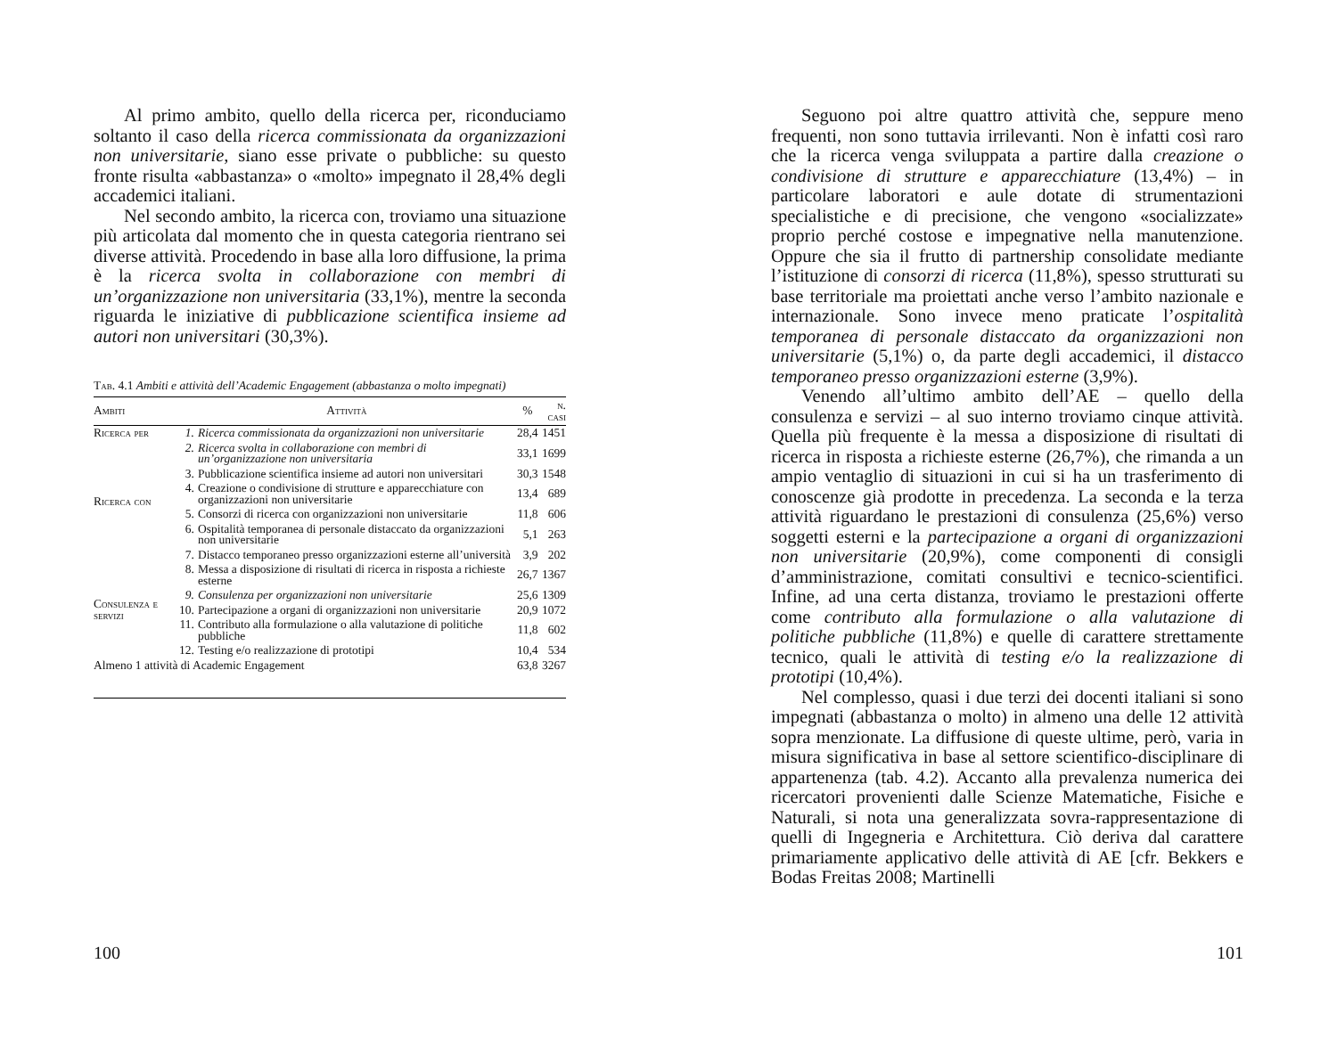Al primo ambito, quello della ricerca per, riconduciamo soltanto il caso della ricerca commissionata da organizzazioni non universitarie, siano esse private o pubbliche: su questo fronte risulta «abbastanza» o «molto» impegnato il 28,4% degli accademici italiani.
Nel secondo ambito, la ricerca con, troviamo una situazione più articolata dal momento che in questa categoria rientrano sei diverse attività. Procedendo in base alla loro diffusione, la prima è la ricerca svolta in collaborazione con membri di un’organizzazione non universitaria (33,1%), mentre la seconda riguarda le iniziative di pubblicazione scientifica insieme ad autori non universitari (30,3%).
Tab. 4.1 Ambiti e attività dell’Academic Engagement (abbastanza o molto impegnati)
| Ambiti | Attività | | % | n. casi |
| --- | --- | --- | --- | --- |
| Ricerca per | 1. | Ricerca commissionata da organizzazioni non universitarie | 28,4 | 1451 |
| Ricerca con | 2. | Ricerca svolta in collaborazione con membri di un’organizzazione non universitaria | 33,1 | 1699 |
| | 3. | Pubblicazione scientifica insieme ad autori non universitari | 30,3 | 1548 |
| | 4. | Creazione o condivisione di strutture e apparecchiature con organizzazioni non universitarie | 13,4 | 689 |
| | 5. | Consorzi di ricerca con organizzazioni non universitarie | 11,8 | 606 |
| | 6. | Ospitalità temporanea di personale distaccato da organizzazioni non universitarie | 5,1 | 263 |
| | 7. | Distacco temporaneo presso organizzazioni esterne all’università | 3,9 | 202 |
| Consulenza e servizi | 8. | Messa a disposizione di risultati di ricerca in risposta a richieste esterne | 26,7 | 1367 |
| | 9. | Consulenza per organizzazioni non universitarie | 25,6 | 1309 |
| | 10. | Partecipazione a organi di organizzazioni non universitarie | 20,9 | 1072 |
| | 11. | Contributo alla formulazione o alla valutazione di politiche pubbliche | 11,8 | 602 |
| | 12. | Testing e/o realizzazione di prototipi | 10,4 | 534 |
| Almeno 1 attività di Academic Engagement | | | 63,8 | 3267 |
100
Seguono poi altre quattro attività che, seppure meno frequenti, non sono tuttavia irrilevanti. Non è infatti così raro che la ricerca venga sviluppata a partire dalla creazione o condivisione di strutture e apparecchiature (13,4%) – in particolare laboratori e aule dotate di strumentazioni specialistiche e di precisione, che vengono «socializzate» proprio perché costose e impegnative nella manutenzione. Oppure che sia il frutto di partnership consolidate mediante l’istituzione di consorzi di ricerca (11,8%), spesso strutturati su base territoriale ma proiettati anche verso l’ambito nazionale e internazionale. Sono invece meno praticate l’ospitalità temporanea di personale distaccato da organizzazioni non universitarie (5,1%) o, da parte degli accademici, il distacco temporaneo presso organizzazioni esterne (3,9%).
Venendo all’ultimo ambito dell’AE – quello della consulenza e servizi – al suo interno troviamo cinque attività. Quella più frequente è la messa a disposizione di risultati di ricerca in risposta a richieste esterne (26,7%), che rimanda a un ampio ventaglio di situazioni in cui si ha un trasferimento di conoscenze già prodotte in precedenza. La seconda e la terza attività riguardano le prestazioni di consulenza (25,6%) verso soggetti esterni e la partecipazione a organi di organizzazioni non universitarie (20,9%), come componenti di consigli d’amministrazione, comitati consultivi e tecnico-scientifici. Infine, ad una certa distanza, troviamo le prestazioni offerte come contributo alla formulazione o alla valutazione di politiche pubbliche (11,8%) e quelle di carattere strettamente tecnico, quali le attività di testing e/o la realizzazione di prototipi (10,4%).
Nel complesso, quasi i due terzi dei docenti italiani si sono impegnati (abbastanza o molto) in almeno una delle 12 attività sopra menzionate. La diffusione di queste ultime, però, varia in misura significativa in base al settore scientifico-disciplinare di appartenenza (tab. 4.2). Accanto alla prevalenza numerica dei ricercatori provenienti dalle Scienze Matematiche, Fisiche e Naturali, si nota una generalizzata sovra-rappresentazione di quelli di Ingegneria e Architettura. Ciò deriva dal carattere primariamente applicativo delle attività di AE [cfr. Bekkers e Bodas Freitas 2008; Martinelli
101